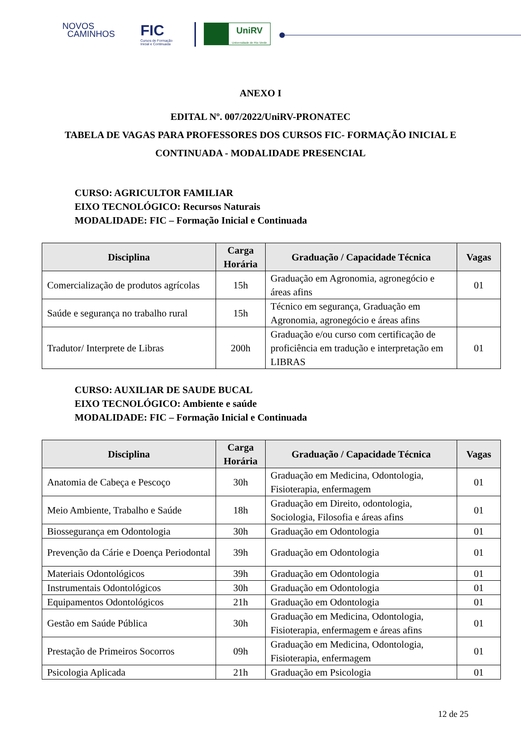NOVOS
CAMINHOS
FIC
Cursos de Formação
Inicial e Continuada
UniRV
Universidade de Rio Verde
ANEXO I
EDITAL Nº. 007/2022/UniRV-PRONATEC
TABELA DE VAGAS PARA PROFESSORES DOS CURSOS FIC- FORMAÇÃO INICIAL E
CONTINUADA - MODALIDADE PRESENCIAL
CURSO: AGRICULTOR FAMILIAR
EIXO TECNOLÓGICO: Recursos Naturais
MODALIDADE: FIC – Formação Inicial e Continuada
| Disciplina | Carga Horária | Graduação / Capacidade Técnica | Vagas |
| --- | --- | --- | --- |
| Comercialização de produtos agrícolas | 15h | Graduação em Agronomia, agronegócio e áreas afins | 01 |
| Saúde e segurança no trabalho rural | 15h | Técnico em segurança, Graduação em Agronomia, agronegócio e áreas afins | |
| Tradutor/ Interprete de Libras | 200h | Graduação e/ou curso com certificação de proficiência em tradução e interpretação em LIBRAS | 01 |
CURSO: AUXILIAR DE SAUDE BUCAL
EIXO TECNOLÓGICO: Ambiente e saúde
MODALIDADE: FIC – Formação Inicial e Continuada
| Disciplina | Carga Horária | Graduação / Capacidade Técnica | Vagas |
| --- | --- | --- | --- |
| Anatomia de Cabeça e Pescoço | 30h | Graduação em Medicina, Odontologia, Fisioterapia, enfermagem | 01 |
| Meio Ambiente, Trabalho e Saúde | 18h | Graduação em Direito, odontologia, Sociologia, Filosofia e áreas afins | 01 |
| Biossegurança em Odontologia | 30h | Graduação em Odontologia | 01 |
| Prevenção da Cárie e Doença Periodontal | 39h | Graduação em Odontologia | 01 |
| Materiais Odontológicos | 39h | Graduação em Odontologia | 01 |
| Instrumentais Odontológicos | 30h | Graduação em Odontologia | 01 |
| Equipamentos Odontológicos | 21h | Graduação em Odontologia | 01 |
| Gestão em Saúde Pública | 30h | Graduação em Medicina, Odontologia, Fisioterapia, enfermagem e áreas afins | 01 |
| Prestação de Primeiros Socorros | 09h | Graduação em Medicina, Odontologia, Fisioterapia, enfermagem | 01 |
| Psicologia Aplicada | 21h | Graduação em Psicologia | 01 |
12 de 25